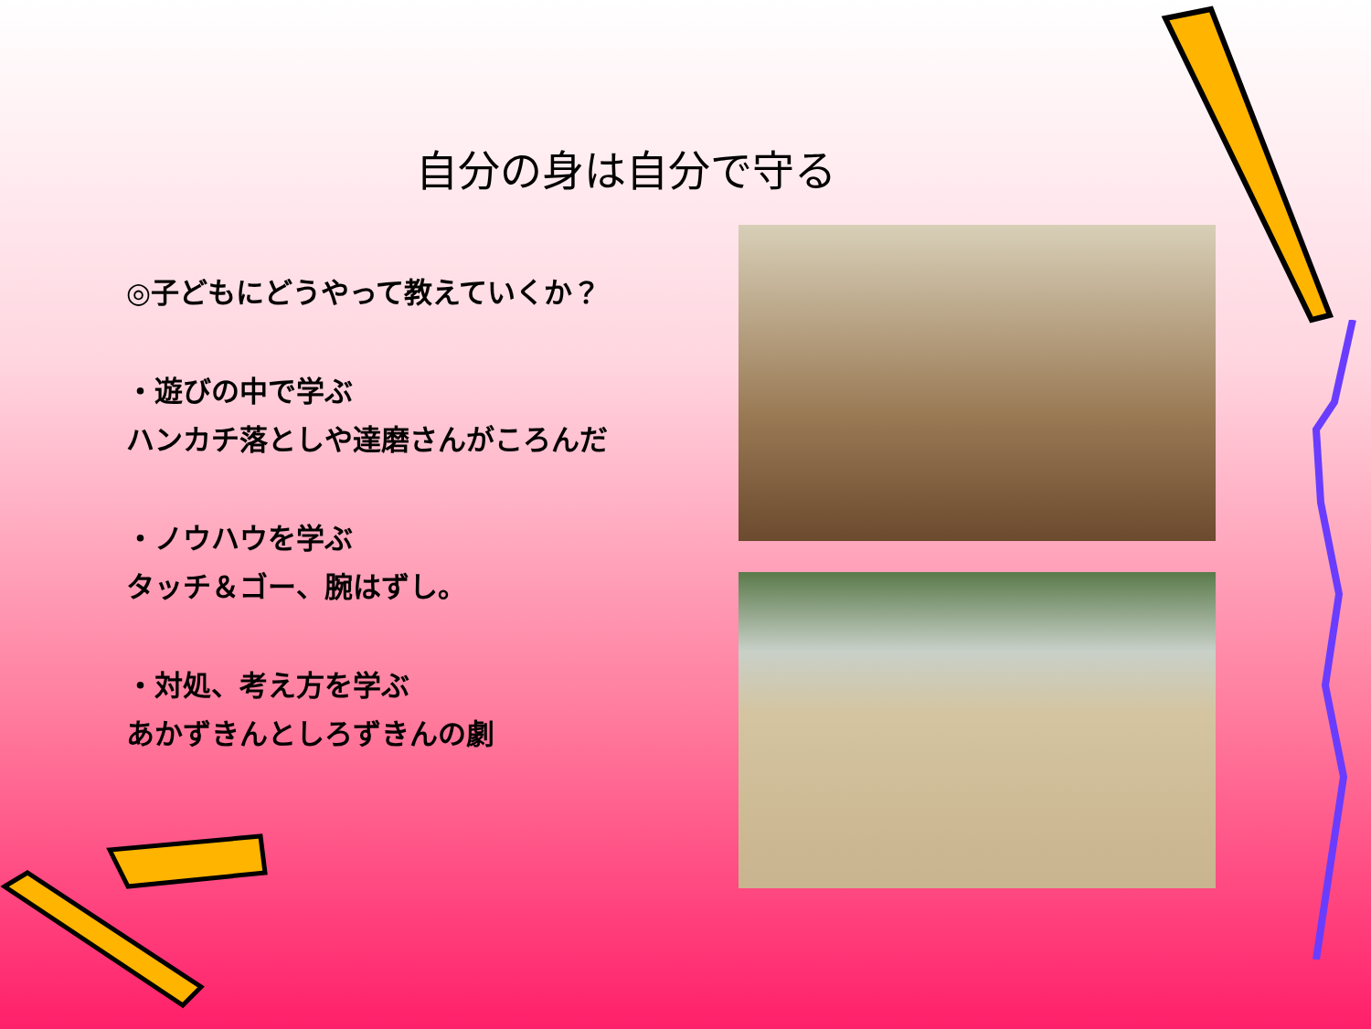自分の身は自分で守る
◎子どもにどうやって教えていくか？
・遊びの中で学ぶ
ハンカチ落としや達磨さんがころんだ
・ノウハウを学ぶ
タッチ＆ゴー、腕はずし。
・対処、考え方を学ぶ
あかずきんとしろずきんの劇